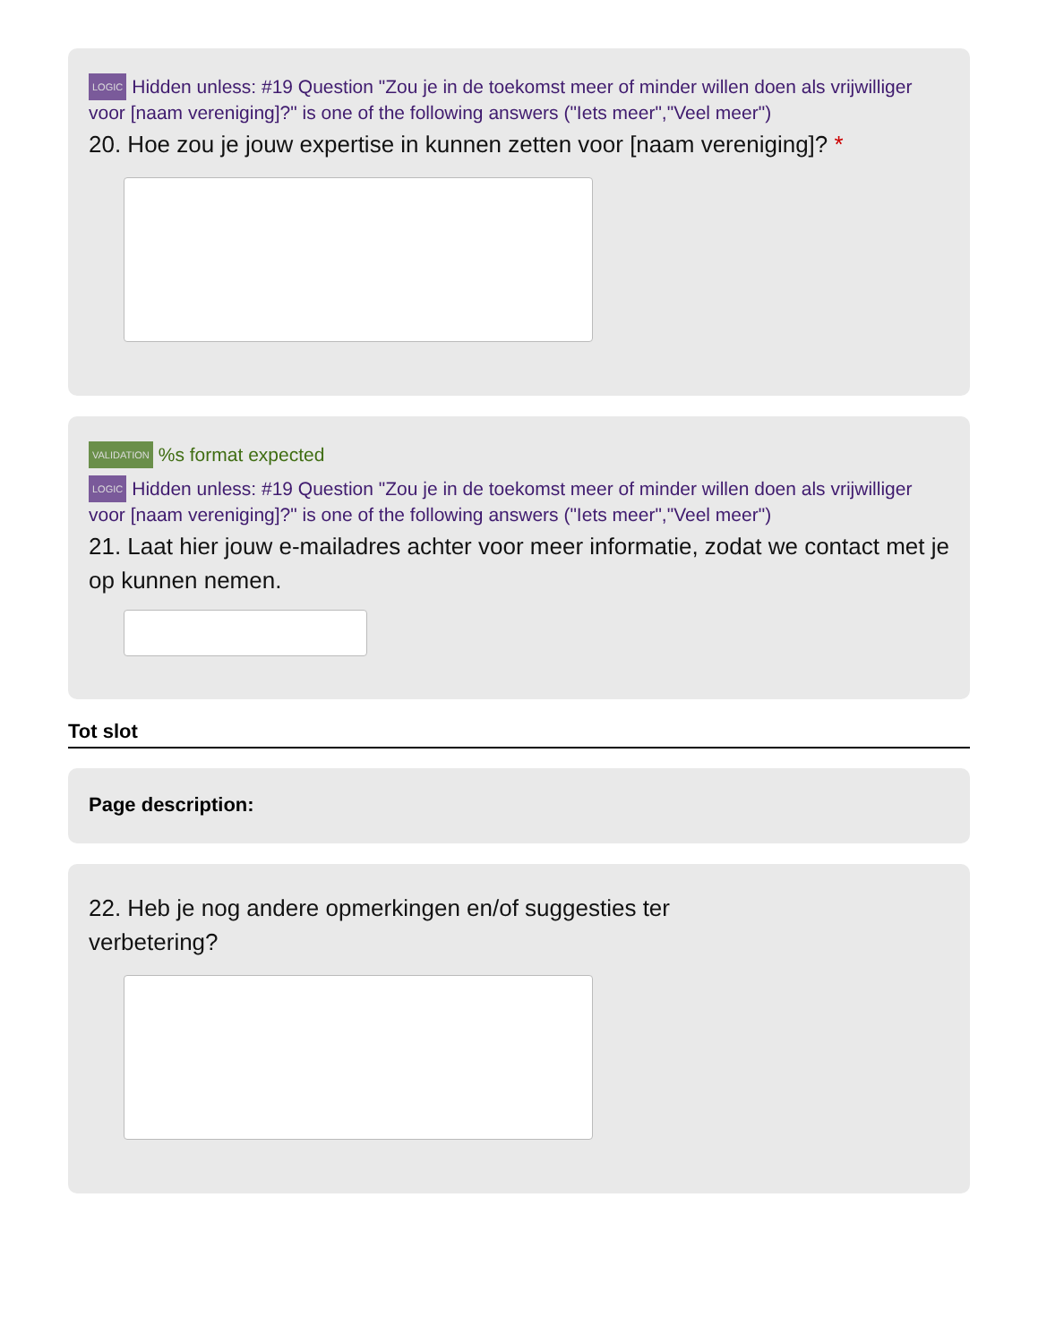LOGIC Hidden unless: #19 Question "Zou je in de toekomst meer of minder willen doen als vrijwilliger voor [naam vereniging]?" is one of the following answers ("Iets meer","Veel meer")
20. Hoe zou je jouw expertise in kunnen zetten voor [naam vereniging]? *
VALIDATION%s format expected
LOGIC Hidden unless: #19 Question "Zou je in de toekomst meer of minder willen doen als vrijwilliger voor [naam vereniging]?" is one of the following answers ("Iets meer","Veel meer")
21. Laat hier jouw e-mailadres achter voor meer informatie, zodat we contact met je op kunnen nemen.
Tot slot
Page description:
22. Heb je nog andere opmerkingen en/of suggesties ter verbetering?